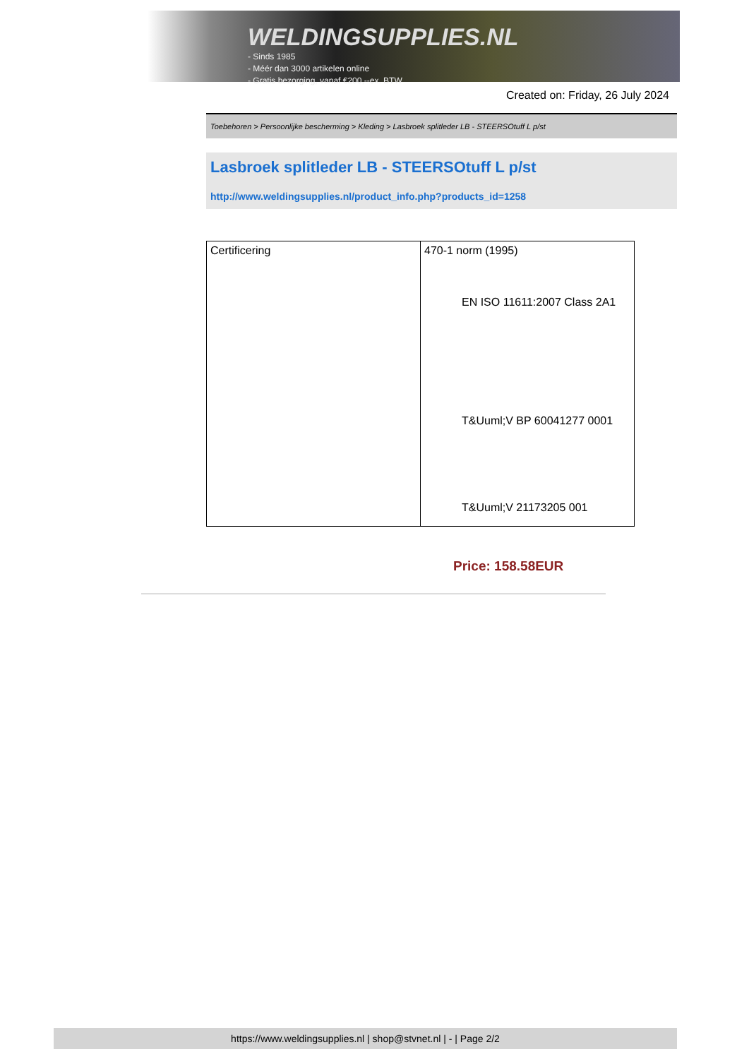WELDINGSUPPLIES.NL
- Sinds 1985
- Méér dan 3000 artikelen online
- Gratis bezorging, vanaf €200,--ex. BTW
Created on: Friday, 26 July 2024
Toebehoren > Persoonlijke bescherming > Kleding > Lasbroek splitleder LB - STEERSOtuff L p/st
Lasbroek splitleder LB - STEERSOtuff L p/st
http://www.weldingsupplies.nl/product_info.php?products_id=1258
| Certificering | 470-1 norm (1995) EN ISO 11611:2007 Class 2A1 T&Uuml;V BP 60041277 0001 T&Uuml;V 21173205 001 |
Price: 158.58EUR
https://www.weldingsupplies.nl | shop@stvnet.nl | - | Page 2/2